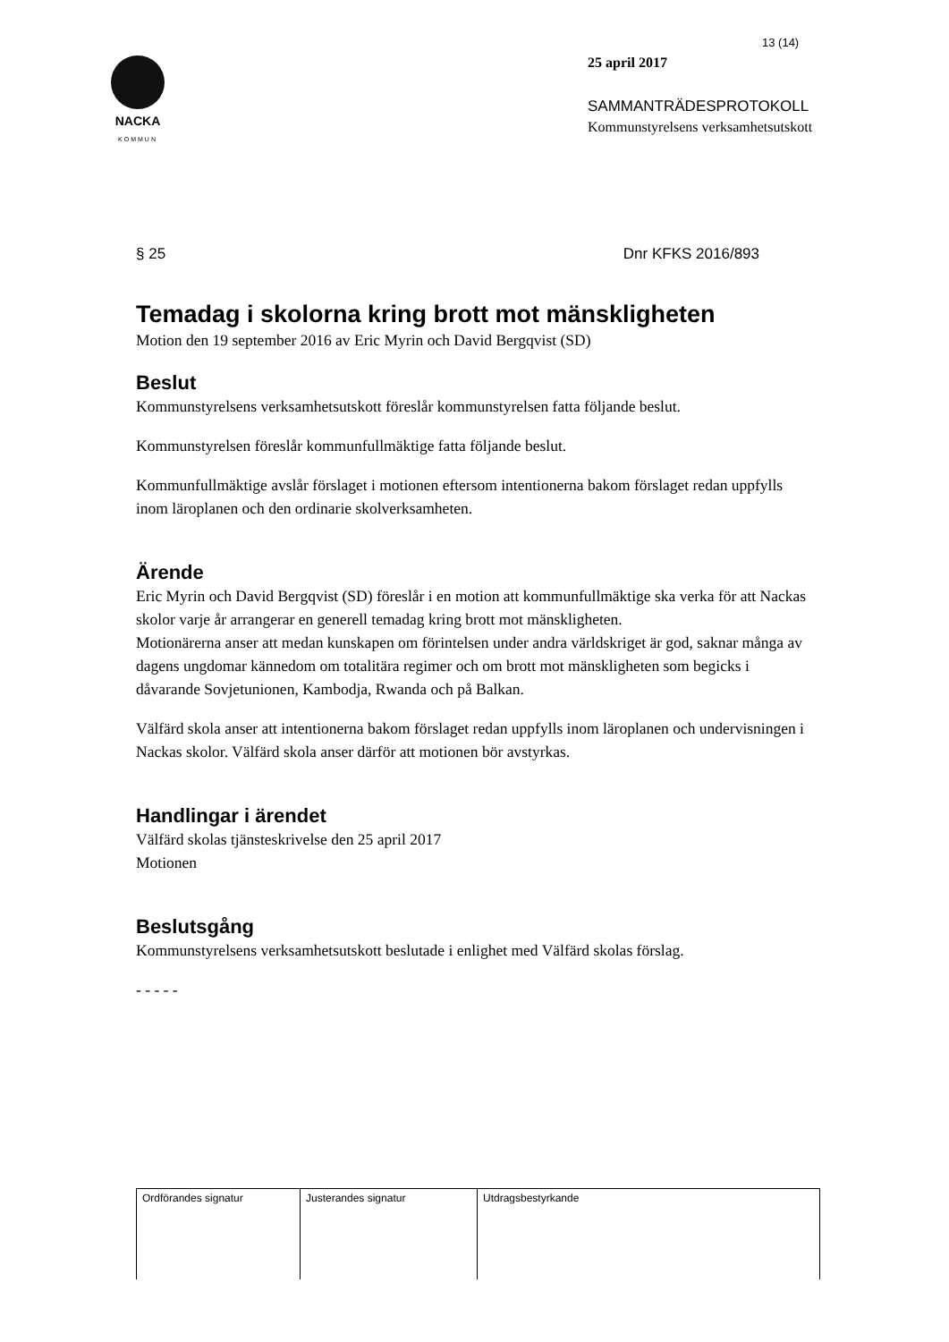NACKA
KOMMUN
13 (14)
25 april 2017
SAMMANTRÄDESPROTOKOLL
Kommunstyrelsens verksamhetsutskott
§ 25 Dnr KFKS 2016/893
Temadag i skolorna kring brott mot mänskligheten
Motion den 19 september 2016 av Eric Myrin och David Bergqvist (SD)
Beslut
Kommunstyrelsens verksamhetsutskott föreslår kommunstyrelsen fatta följande beslut.
Kommunstyrelsen föreslår kommunfullmäktige fatta följande beslut.
Kommunfullmäktige avslår förslaget i motionen eftersom intentionerna bakom förslaget redan uppfylls inom läroplanen och den ordinarie skolverksamheten.
Ärende
Eric Myrin och David Bergqvist (SD) föreslår i en motion att kommunfullmäktige ska verka för att Nackas skolor varje år arrangerar en generell temadag kring brott mot mänskligheten.
Motionärerna anser att medan kunskapen om förintelsen under andra världskriget är god, saknar många av dagens ungdomar kännedom om totalitära regimer och om brott mot mänskligheten som begicks i dåvarande Sovjetunionen, Kambodja, Rwanda och på Balkan.
Välfärd skola anser att intentionerna bakom förslaget redan uppfylls inom läroplanen och undervisningen i Nackas skolor. Välfärd skola anser därför att motionen bör avstyrkas.
Handlingar i ärendet
Välfärd skolas tjänsteskrivelse den 25 april 2017
Motionen
Beslutsgång
Kommunstyrelsens verksamhetsutskott beslutade i enlighet med Välfärd skolas förslag.
- - - - -
| Ordförandes signatur | Justerandes signatur | Utdragsbestyrkande |